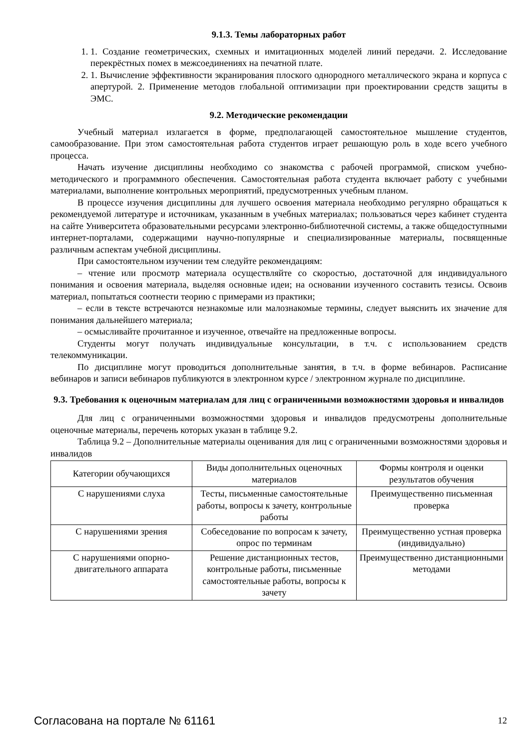9.1.3. Темы лабораторных работ
1. 1. Создание геометрических, схемных и имитационных моделей линий передачи. 2. Исследование перекрёстных помех в межсоединениях на печатной плате.
2. 1. Вычисление эффективности экранирования плоского однородного металлического экрана и корпуса с апертурой. 2. Применение методов глобальной оптимизации при проектировании средств защиты в ЭМС.
9.2. Методические рекомендации
Учебный материал излагается в форме, предполагающей самостоятельное мышление студентов, самообразование. При этом самостоятельная работа студентов играет решающую роль в ходе всего учебного процесса.
Начать изучение дисциплины необходимо со знакомства с рабочей программой, списком учебно-методического и программного обеспечения. Самостоятельная работа студента включает работу с учебными материалами, выполнение контрольных мероприятий, предусмотренных учебным планом.
В процессе изучения дисциплины для лучшего освоения материала необходимо регулярно обращаться к рекомендуемой литературе и источникам, указанным в учебных материалах; пользоваться через кабинет студента на сайте Университета образовательными ресурсами электронно-библиотечной системы, а также общедоступными интернет-порталами, содержащими научно-популярные и специализированные материалы, посвященные различным аспектам учебной дисциплины.
При самостоятельном изучении тем следуйте рекомендациям:
– чтение или просмотр материала осуществляйте со скоростью, достаточной для индивидуального понимания и освоения материала, выделяя основные идеи; на основании изученного составить тезисы. Освоив материал, попытаться соотнести теорию с примерами из практики;
– если в тексте встречаются незнакомые или малознакомые термины, следует выяснить их значение для понимания дальнейшего материала;
– осмысливайте прочитанное и изученное, отвечайте на предложенные вопросы.
Студенты могут получать индивидуальные консультации, в т.ч. с использованием средств телекоммуникации.
По дисциплине могут проводиться дополнительные занятия, в т.ч. в форме вебинаров. Расписание вебинаров и записи вебинаров публикуются в электронном курсе / электронном журнале по дисциплине.
9.3. Требования к оценочным материалам для лиц с ограниченными возможностями здоровья и инвалидов
Для лиц с ограниченными возможностями здоровья и инвалидов предусмотрены дополнительные оценочные материалы, перечень которых указан в таблице 9.2.
Таблица 9.2 – Дополнительные материалы оценивания для лиц с ограниченными возможностями здоровья и инвалидов
| Категории обучающихся | Виды дополнительных оценочных материалов | Формы контроля и оценки результатов обучения |
| С нарушениями слуха | Тесты, письменные самостоятельные работы, вопросы к зачету, контрольные работы | Преимущественно письменная проверка |
| С нарушениями зрения | Собеседование по вопросам к зачету, опрос по терминам | Преимущественно устная проверка (индивидуально) |
| С нарушениями опорно-двигательного аппарата | Решение дистанционных тестов, контрольные работы, письменные самостоятельные работы, вопросы к зачету | Преимущественно дистанционными методами |
Согласована на портале № 61161 12